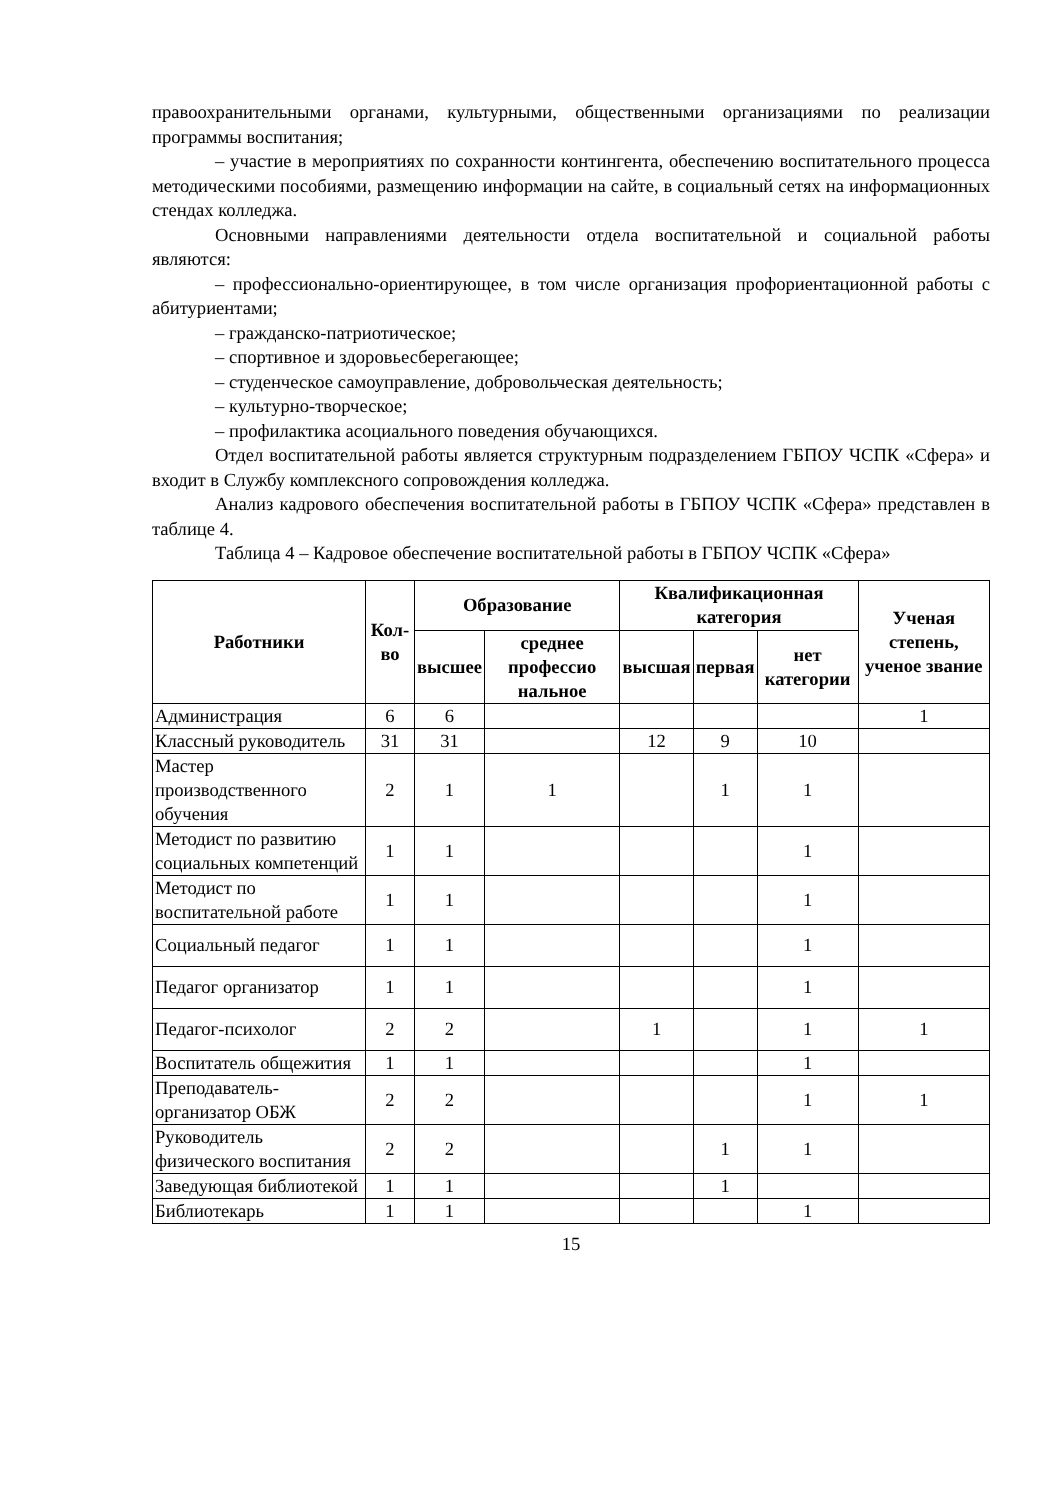правоохранительными органами, культурными, общественными организациями по реализации программы воспитания;
– участие в мероприятиях по сохранности контингента, обеспечению воспитательного процесса методическими пособиями, размещению информации на сайте, в социальный сетях на информационных стендах колледжа.
Основными направлениями деятельности отдела воспитательной и социальной работы являются:
– профессионально-ориентирующее, в том числе организация профориентационной работы с абитуриентами;
– гражданско-патриотическое;
– спортивное и здоровьесберегающее;
– студенческое самоуправление, добровольческая деятельность;
– культурно-творческое;
– профилактика асоциального поведения обучающихся.
Отдел воспитательной работы является структурным подразделением ГБПОУ ЧСПК «Сфера» и входит в Службу комплексного сопровождения колледжа.
Анализ кадрового обеспечения воспитательной работы в ГБПОУ ЧСПК «Сфера» представлен в таблице 4.
Таблица 4 – Кадровое обеспечение воспитательной работы в ГБПОУ ЧСПК «Сфера»
| Работники | Кол-во | Образование | | Квалификационная категория | | | Ученая степень, ученое звание |
| --- | --- | --- | --- | --- | --- | --- | --- |
| | | высшее | среднее профессио нальное | высшая | первая | нет категории | |
| Администрация | 6 | 6 | | | | | 1 |
| Классный руководитель | 31 | 31 | | 12 | 9 | 10 | |
| Мастер производственного обучения | 2 | 1 | 1 | | 1 | 1 | |
| Методист по развитию социальных компетенций | 1 | 1 | | | | 1 | |
| Методист по воспитательной работе | 1 | 1 | | | | 1 | |
| Социальный педагог | 1 | 1 | | | | 1 | |
| Педагог организатор | 1 | 1 | | | | 1 | |
| Педагог-психолог | 2 | 2 | | 1 | | 1 | 1 |
| Воспитатель общежития | 1 | 1 | | | | 1 | |
| Преподаватель-организатор ОБЖ | 2 | 2 | | | | 1 | 1 |
| Руководитель физического воспитания | 2 | 2 | | | 1 | 1 | |
| Заведующая библиотекой | 1 | 1 | | | 1 | | |
| Библиотекарь | 1 | 1 | | | | 1 | |
15